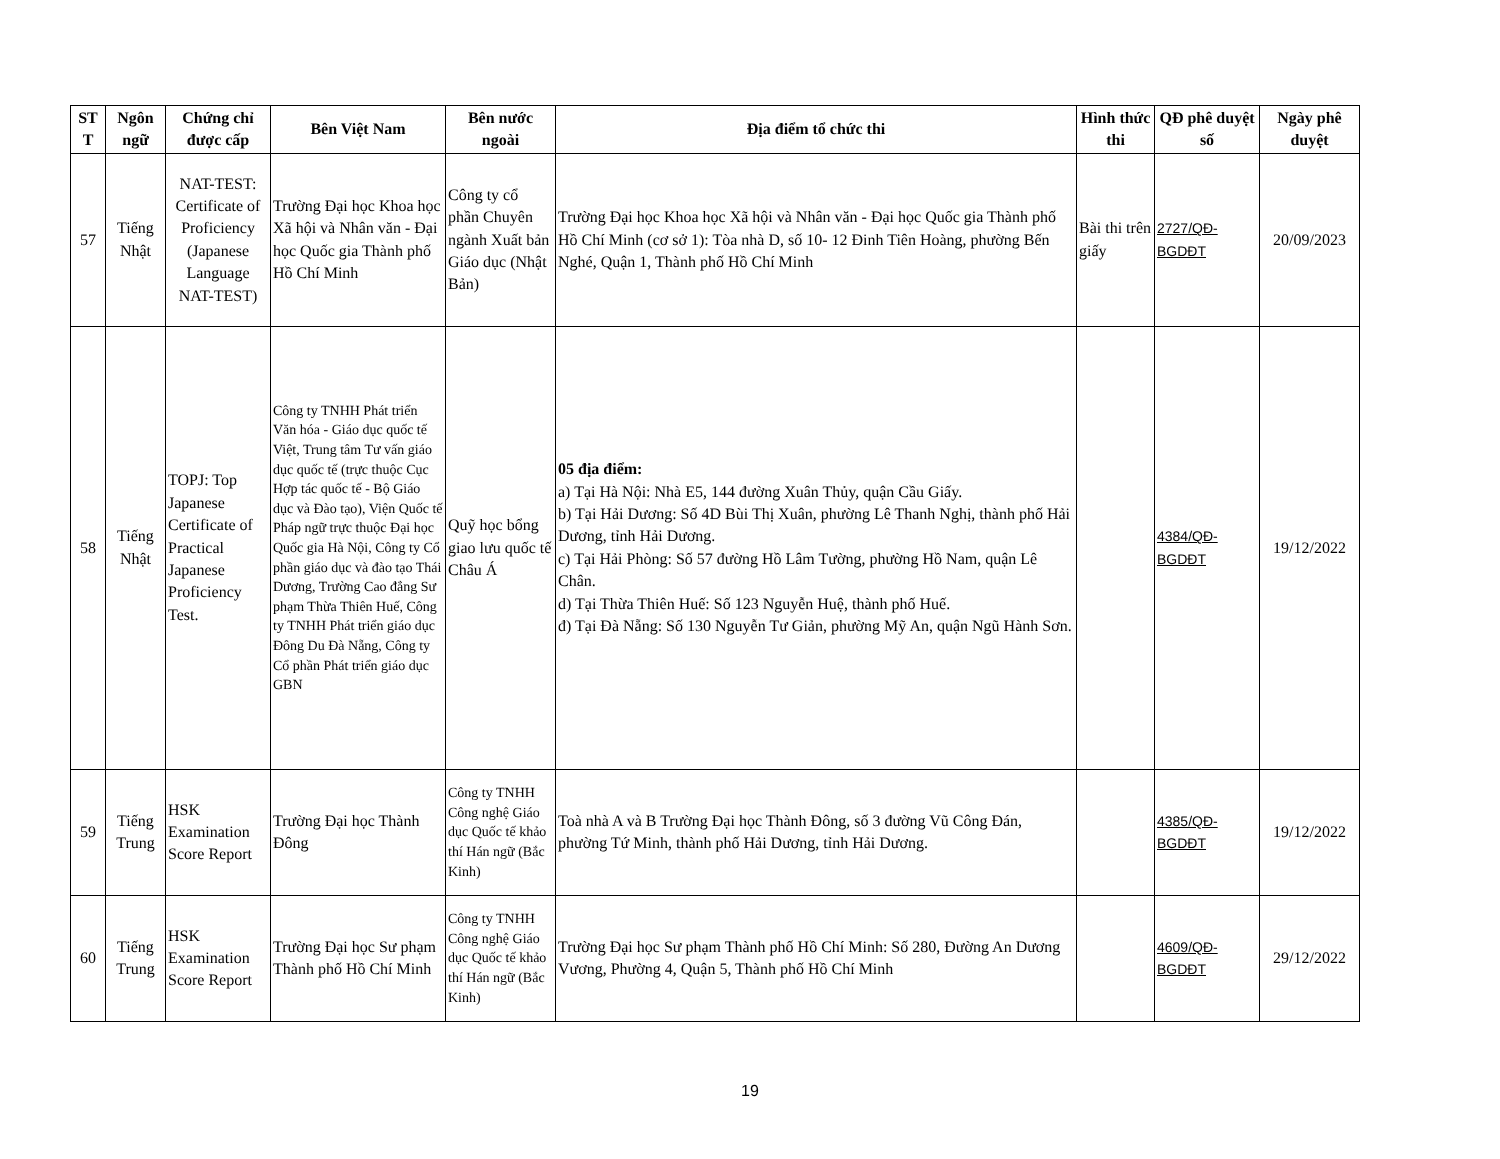| ST T | Ngôn ngữ | Chứng chỉ được cấp | Bên Việt Nam | Bên nước ngoài | Địa điểm tổ chức thi | Hình thức thi | QĐ phê duyệt số | Ngày phê duyệt |
| --- | --- | --- | --- | --- | --- | --- | --- | --- |
| 57 | Tiếng Nhật | NAT-TEST: Certificate of Proficiency (Japanese Language NAT-TEST) | Trường Đại học Khoa học Xã hội và Nhân văn - Đại học Quốc gia Thành phố Hồ Chí Minh | Công ty cổ phần Chuyên ngành Xuất bản Giáo dục (Nhật Bản) | Trường Đại học Khoa học Xã hội và Nhân văn - Đại học Quốc gia Thành phố Hồ Chí Minh (cơ sở 1): Tòa nhà D, số 10- 12 Đinh Tiên Hoàng, phường Bến Nghé, Quận 1, Thành phố Hồ Chí Minh | Bài thi trên giấy | 2727/QĐ-BGDĐT | 20/09/2023 |
| 58 | Tiếng Nhật | TOPJ: Top Japanese Certificate of Practical Japanese Proficiency Test. | Công ty TNHH Phát triển Văn hóa - Giáo dục quốc tế Việt, Trung tâm Tư vấn giáo dục quốc tế (trực thuộc Cục Hợp tác quốc tế - Bộ Giáo dục và Đào tạo), Viện Quốc tế Pháp ngữ trực thuộc Đại học Quốc gia Hà Nội, Công ty Cổ phần giáo dục và đào tạo Thái Dương, Trường Cao đẳng Sư phạm Thừa Thiên Huế, Công ty TNHH Phát triển giáo dục Đông Du Đà Nẵng, Công ty Cổ phần Phát triển giáo dục GBN | Quỹ học bổng giao lưu quốc tế Châu Á | 05 địa điểm: a) Tại Hà Nội: Nhà E5, 144 đường Xuân Thủy, quận Cầu Giấy. b) Tại Hải Dương: Số 4D Bùi Thị Xuân, phường Lê Thanh Nghị, thành phố Hải Dương, tỉnh Hải Dương. c) Tại Hải Phòng: Số 57 đường Hồ Lâm Tường, phường Hồ Nam, quận Lê Chân. d) Tại Thừa Thiên Huế: Số 123 Nguyễn Huệ, thành phố Huế. đ) Tại Đà Nẵng: Số 130 Nguyễn Tư Giản, phường Mỹ An, quận Ngũ Hành Sơn. | | 4384/QĐ-BGDĐT | 19/12/2022 |
| 59 | Tiếng Trung | HSK Examination Score Report | Trường Đại học Thành Đông | Công ty TNHH Công nghệ Giáo dục Quốc tế khảo thí Hán ngữ (Bắc Kinh) | Toà nhà A và B Trường Đại học Thành Đông, số 3 đường Vũ Công Đán, phường Tứ Minh, thành phố Hải Dương, tỉnh Hải Dương. | | 4385/QĐ-BGDĐT | 19/12/2022 |
| 60 | Tiếng Trung | HSK Examination Score Report | Trường Đại học Sư phạm Thành phố Hồ Chí Minh | Công ty TNHH Công nghệ Giáo dục Quốc tế khảo thí Hán ngữ (Bắc Kinh) | Trường Đại học Sư phạm Thành phố Hồ Chí Minh: Số 280, Đường An Dương Vương, Phường 4, Quận 5, Thành phố Hồ Chí Minh | | 4609/QĐ-BGDĐT | 29/12/2022 |
19